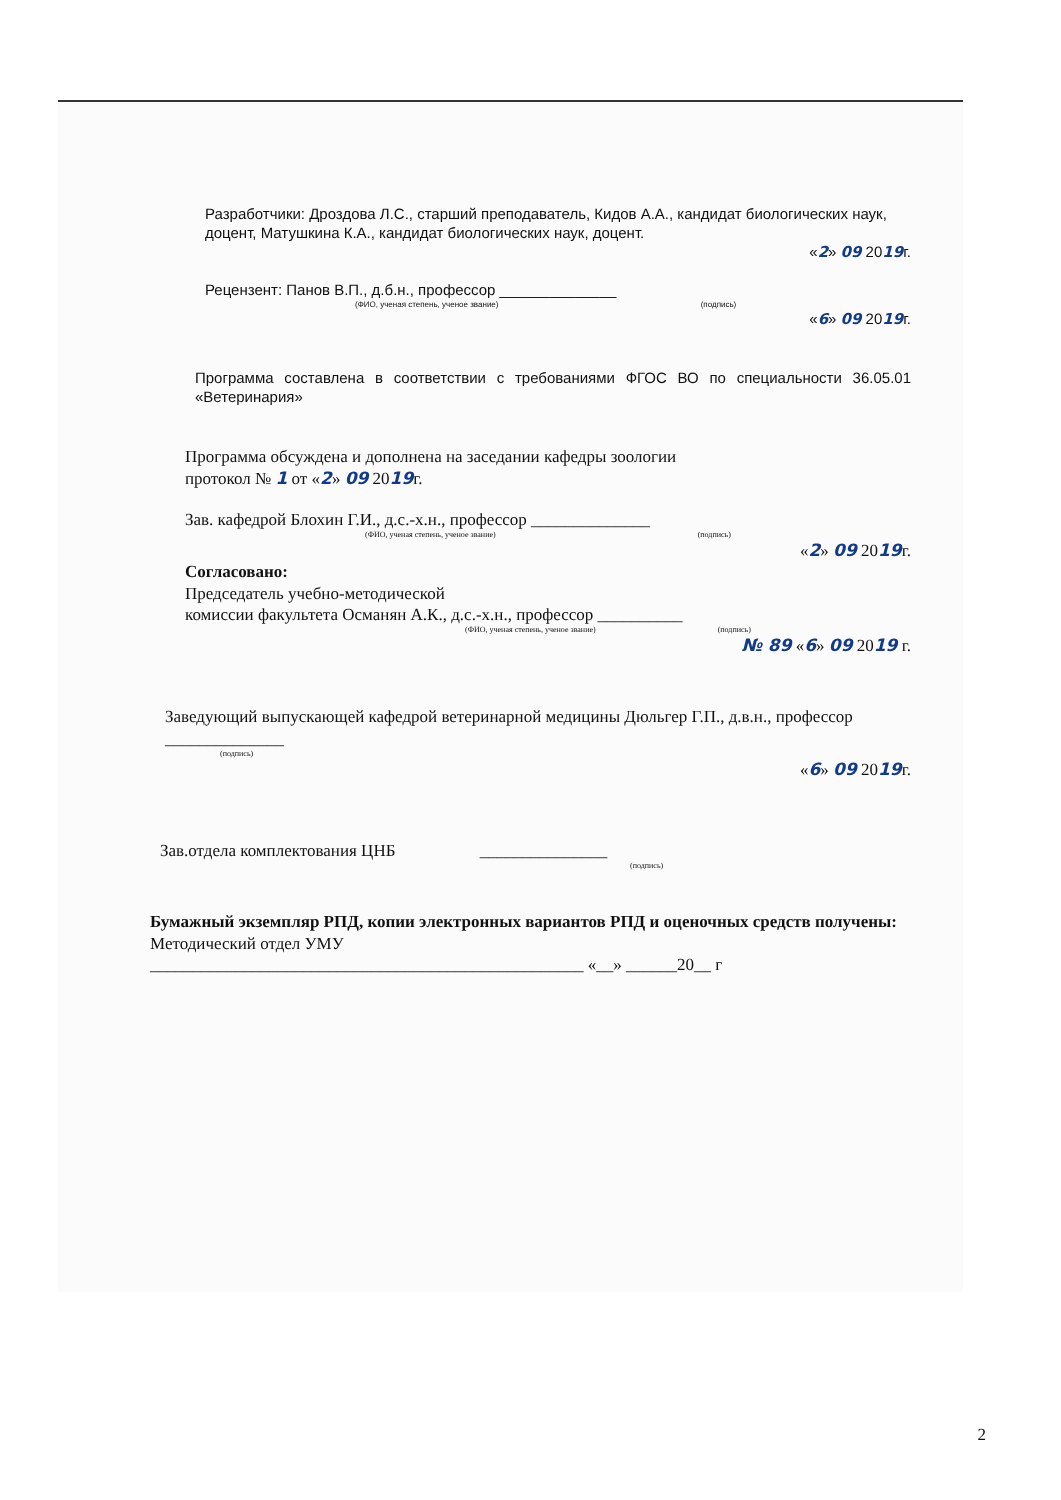Разработчики: Дроздова Л.С., старший преподаватель, Кидов А.А., кандидат биологических наук, доцент, Матушкина К.А., кандидат биологических наук, доцент.
«2» 09 2019г.
Рецензент: Панов В.П., д.б.н., профессор ______________
(ФИО, ученая степень, ученое звание) (подпись)
«6» 09 2019г.
Программа составлена в соответствии с требованиями ФГОС ВО по специальности 36.05.01 «Ветеринария»
Программа обсуждена и дополнена на заседании кафедры зоологии
протокол № 1 от «2» 09 2019г.
Зав. кафедрой Блохин Г.И., д.с.-х.н., профессор ______________
(ФИО, ученая степень, ученое звание) (подпись)
«2» 09 2019г.
Согласовано:
Председатель учебно-методической
комиссии факультета Османян А.К., д.с.-х.н., профессор __________
(ФИО, ученая степень, ученое звание) (подпись)
№ 89 «6» 09 2019 г.
Заведующий выпускающей кафедрой ветеринарной медицины Дюльгер Г.П., д.в.н., профессор ______________
(подпись)
«6» 09 2019г.
Зав.отдела комплектования ЦНБ _______________
(подпись)
Бумажный экземпляр РПД, копии электронных вариантов РПД и оценочных средств получены:
Методический отдел УМУ
___________________________________________________ «__» ______20__ г
2